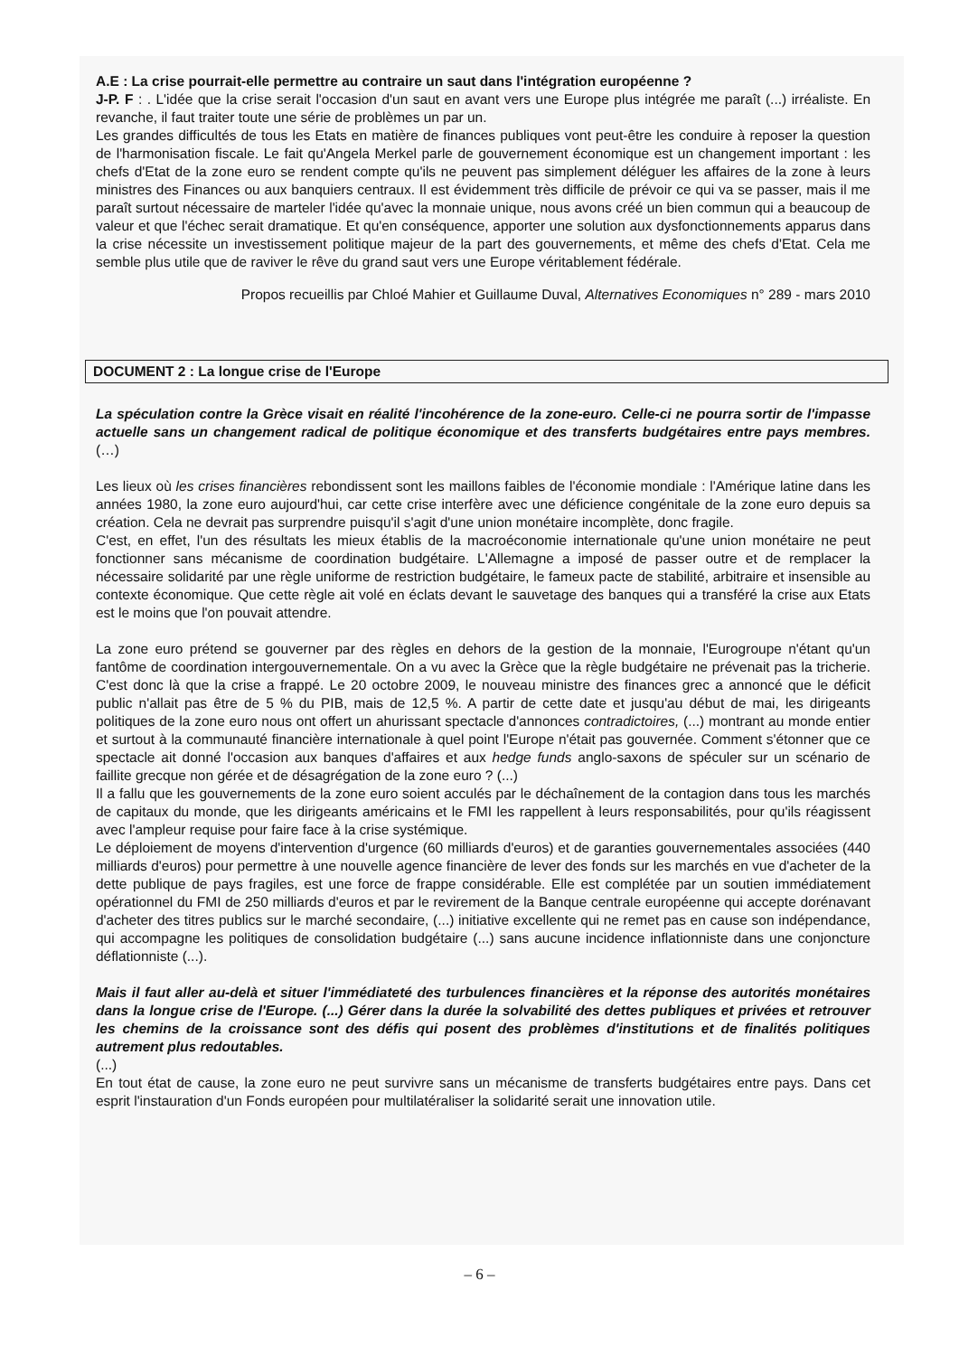A.E : La crise pourrait-elle permettre au contraire un saut dans l'intégration européenne ?
J-P. F : . L'idée que la crise serait l'occasion d'un saut en avant vers une Europe plus intégrée me paraît (...) irréaliste. En revanche, il faut traiter toute une série de problèmes un par un.
Les grandes difficultés de tous les Etats en matière de finances publiques vont peut-être les conduire à reposer la question de l'harmonisation fiscale. Le fait qu'Angela Merkel parle de gouvernement économique est un changement important : les chefs d'Etat de la zone euro se rendent compte qu'ils ne peuvent pas simplement déléguer les affaires de la zone à leurs ministres des Finances ou aux banquiers centraux. Il est évidemment très difficile de prévoir ce qui va se passer, mais il me paraît surtout nécessaire de marteler l'idée qu'avec la monnaie unique, nous avons créé un bien commun qui a beaucoup de valeur et que l'échec serait dramatique. Et qu'en conséquence, apporter une solution aux dysfonctionnements apparus dans la crise nécessite un investissement politique majeur de la part des gouvernements, et même des chefs d'Etat. Cela me semble plus utile que de raviver le rêve du grand saut vers une Europe véritablement fédérale.
Propos recueillis par Chloé Mahier et Guillaume Duval, Alternatives Economiques n° 289 - mars 2010
DOCUMENT 2 : La longue crise de l'Europe
La spéculation contre la Grèce visait en réalité l'incohérence de la zone-euro. Celle-ci ne pourra sortir de l'impasse actuelle sans un changement radical de politique économique et des transferts budgétaires entre pays membres.(…)
Les lieux où les crises financières rebondissent sont les maillons faibles de l'économie mondiale : l'Amérique latine dans les années 1980, la zone euro aujourd'hui, car cette crise interfère avec une déficience congénitale de la zone euro depuis sa création. Cela ne devrait pas surprendre puisqu'il s'agit d'une union monétaire incomplète, donc fragile.
C'est, en effet, l'un des résultats les mieux établis de la macroéconomie internationale qu'une union monétaire ne peut fonctionner sans mécanisme de coordination budgétaire. L'Allemagne a imposé de passer outre et de remplacer la nécessaire solidarité par une règle uniforme de restriction budgétaire, le fameux pacte de stabilité, arbitraire et insensible au contexte économique. Que cette règle ait volé en éclats devant le sauvetage des banques qui a transféré la crise aux Etats est le moins que l'on pouvait attendre.
La zone euro prétend se gouverner par des règles en dehors de la gestion de la monnaie, l'Eurogroupe n'étant qu'un fantôme de coordination intergouvernementale. On a vu avec la Grèce que la règle budgétaire ne prévenait pas la tricherie. C'est donc là que la crise a frappé. Le 20 octobre 2009, le nouveau ministre des finances grec a annoncé que le déficit public n'allait pas être de 5 % du PIB, mais de 12,5 %. A partir de cette date et jusqu'au début de mai, les dirigeants politiques de la zone euro nous ont offert un ahurissant spectacle d'annonces contradictoires, (...) montrant au monde entier et surtout à la communauté financière internationale à quel point l'Europe n'était pas gouvernée. Comment s'étonner que ce spectacle ait donné l'occasion aux banques d'affaires et aux hedge funds anglo-saxons de spéculer sur un scénario de faillite grecque non gérée et de désagrégation de la zone euro ? (...)
Il a fallu que les gouvernements de la zone euro soient acculés par le déchaînement de la contagion dans tous les marchés de capitaux du monde, que les dirigeants américains et le FMI les rappellent à leurs responsabilités, pour qu'ils réagissent avec l'ampleur requise pour faire face à la crise systémique.
Le déploiement de moyens d'intervention d'urgence (60 milliards d'euros) et de garanties gouvernementales associées (440 milliards d'euros) pour permettre à une nouvelle agence financière de lever des fonds sur les marchés en vue d'acheter de la dette publique de pays fragiles, est une force de frappe considérable. Elle est complétée par un soutien immédiatement opérationnel du FMI de 250 milliards d'euros et par le revirement de la Banque centrale européenne qui accepte dorénavant d'acheter des titres publics sur le marché secondaire, (...) initiative excellente qui ne remet pas en cause son indépendance, qui accompagne les politiques de consolidation budgétaire (...) sans aucune incidence inflationniste dans une conjoncture déflationniste (...).
Mais il faut aller au-delà et situer l'immédiateté des turbulences financières et la réponse des autorités monétaires dans la longue crise de l'Europe. (...) Gérer dans la durée la solvabilité des dettes publiques et privées et retrouver les chemins de la croissance sont des défis qui posent des problèmes d'institutions et de finalités politiques autrement plus redoutables.
(...)
En tout état de cause, la zone euro ne peut survivre sans un mécanisme de transferts budgétaires entre pays. Dans cet esprit l'instauration d'un Fonds européen pour multilatéraliser la solidarité serait une innovation utile.
– 6 –